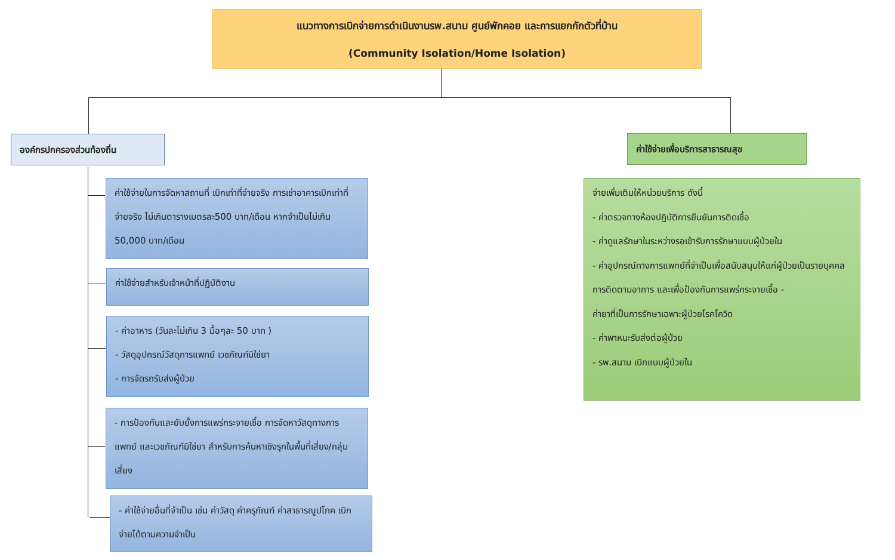แนวทางการเบิกจ่ายการดำเนินงานรพ.สนาม ศูนย์พักคอย และการแยกกักตัวที่บ้าน
(Community Isolation/Home Isolation)
องค์กรปกครองส่วนท้องถิ่น ค่าใช้จ่ายเพื่อบริการสาธารณสุข
ค่าใช้จ่ายในการจัดหาสถานที่ เบิกเท่าที่จ่ายจริง การเช่าอาคารเบิกเท่าที่จ่ายจริง ไม่เกินตารางเมตรละ500 บาท/เดือน หากจำเป็นไม่เกิน 50,000 บาท/เดือน
ค่าใช้จ่ายสำหรับเจ้าหน้าที่ปฏิบัติงาน
- ค่าอาหาร (วันละไม่เกิน 3 มื้อๆละ 50 บาท )
- วัสดุอุปกรณ์วัสดุการแพทย์ เวชภัณฑ์มิใช่ยา
- การจัดรถรับส่งผู้ป่วย
- การป้องกันและยับยั้งการแพร่กระจายเชื้อ การจัดหาวัสดุทางการแพทย์ และเวชภัณฑ์มิใช่ยา สำหรับการค้นหาเชิงรุกในพื้นที่เสี่ยง/กลุ่มเสี่ยง
- ค่าใช้จ่ายอื่นที่จำเป็น เช่น ค่าวัสดุ ค่าครุภัณฑ์ ค่าสาธารณูปโภค เบิกจ่ายได้ตามความจำเป็น
จ่ายเพิ่มเติมให้หน่วยบริการ ดังนี้
- ค่าตรวจทางห้องปฏิบัติการยืนยันการติดเชื้อ
- ค่าดูแลรักษาในระหว่างรอเข้ารับการรักษาแบบผู้ป่วยใน
- ค่าอุปกรณ์ทางการแพทย์ที่จำเป็นเพื่อสนับสนุนให้แก่ผู้ป่วยเป็นรายบุคคล การติดตามอาการ และเพื่อป้องกันการแพร่กระจายเชื้อ -
ค่ายาที่เป็นการรักษาเฉพาะผู้ป่วยโรคโควิด
- ค่าพาหนะรับส่งต่อผู้ป่วย
- รพ.สนาม เบิกแบบผู้ป่วยใน